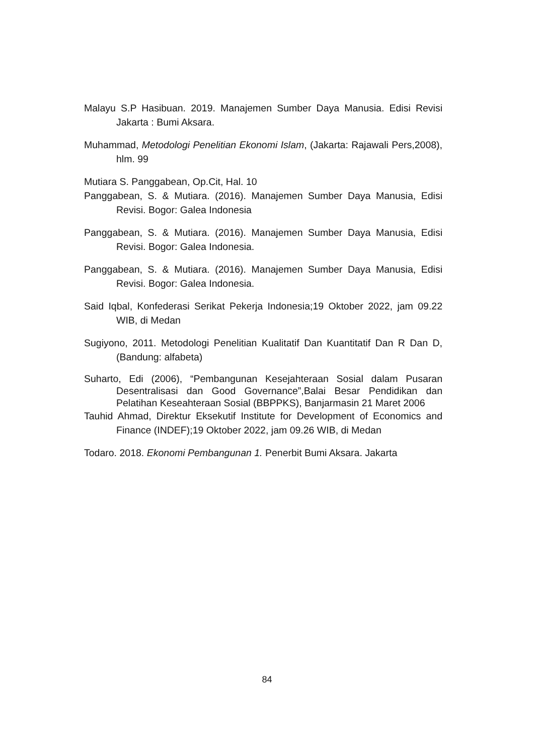Malayu S.P Hasibuan. 2019. Manajemen Sumber Daya Manusia. Edisi Revisi Jakarta : Bumi Aksara.
Muhammad, Metodologi Penelitian Ekonomi Islam, (Jakarta: Rajawali Pers,2008), hlm. 99
Mutiara S. Panggabean, Op.Cit, Hal. 10
Panggabean, S. & Mutiara. (2016). Manajemen Sumber Daya Manusia, Edisi Revisi. Bogor: Galea Indonesia
Panggabean, S. & Mutiara. (2016). Manajemen Sumber Daya Manusia, Edisi Revisi. Bogor: Galea Indonesia.
Panggabean, S. & Mutiara. (2016). Manajemen Sumber Daya Manusia, Edisi Revisi. Bogor: Galea Indonesia.
Said Iqbal, Konfederasi Serikat Pekerja Indonesia;19 Oktober 2022, jam 09.22 WIB, di Medan
Sugiyono, 2011. Metodologi Penelitian Kualitatif Dan Kuantitatif Dan R Dan D, (Bandung: alfabeta)
Suharto, Edi (2006), “Pembangunan Kesejahteraan Sosial dalam Pusaran Desentralisasi dan Good Governance”,Balai Besar Pendidikan dan Pelatihan Keseahteraan Sosial (BBPPKS), Banjarmasin 21 Maret 2006
Tauhid Ahmad, Direktur Eksekutif Institute for Development of Economics and Finance (INDEF);19 Oktober 2022, jam 09.26 WIB, di Medan
Todaro. 2018. Ekonomi Pembangunan 1. Penerbit Bumi Aksara. Jakarta
84